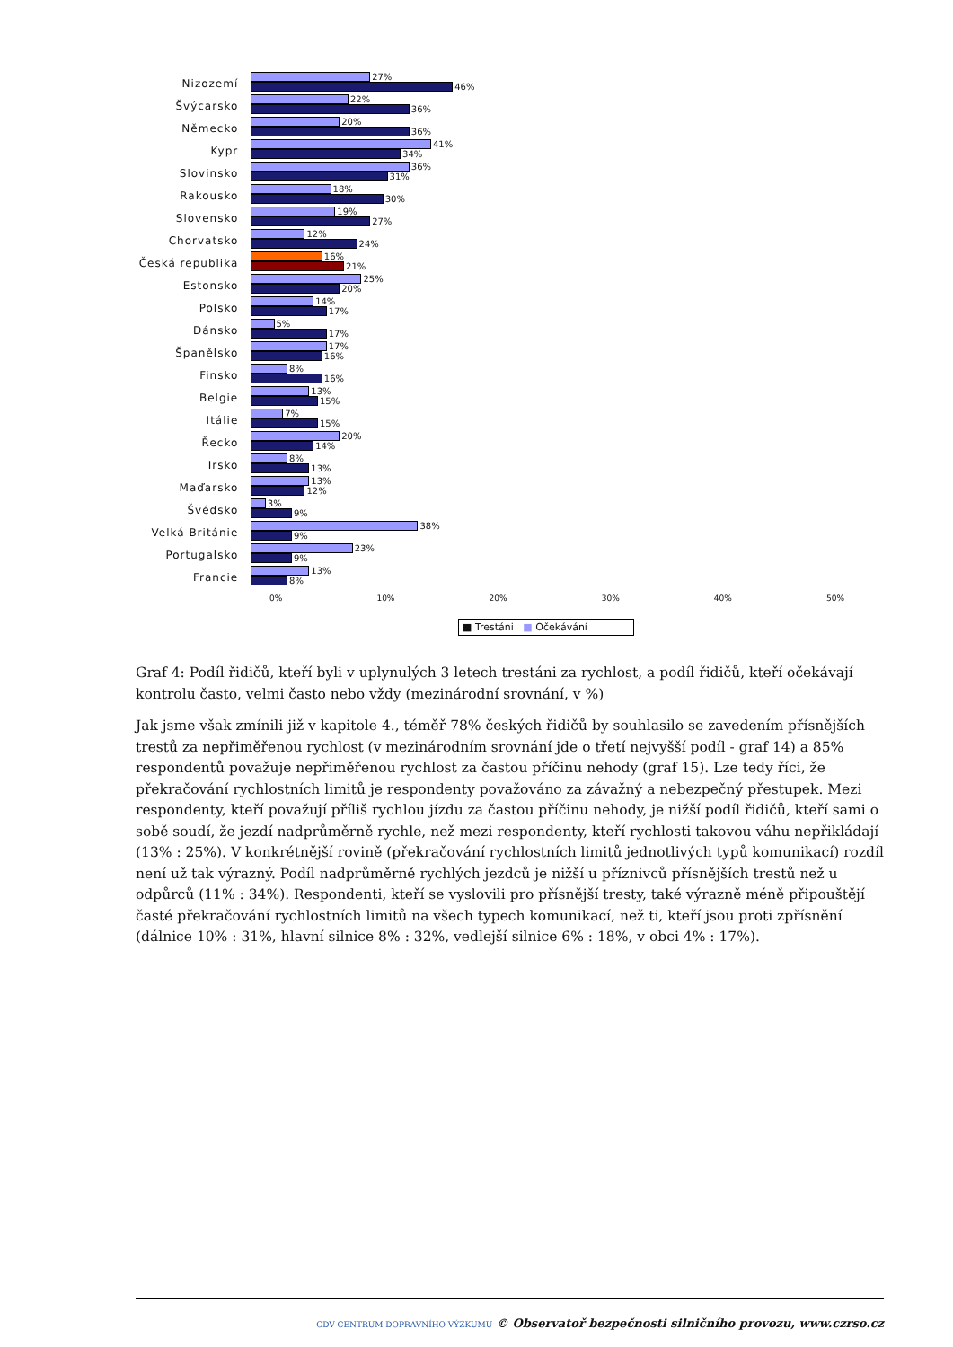Nizozemí
27%
46%
Švýcarsko
22%
36%
Německo
20%
36%
Kypr
41%
34%
Slovinsko
36%
31%
Rakousko
18%
30%
Slovensko
19%
27%
Chorvatsko
12%
24%
Česká republika
16%
21%
Estonsko
25%
20%
Polsko
14%
17%
Dánsko
5%
17%
Španělsko
17%
16%
Finsko
8%
16%
Belgie
13%
15%
Itálie
7%
15%
Řecko
20%
14%
Irsko
8%
13%
Maďarsko
13%
12%
Švédsko
3%
9%
Velká Británie
38%
9%
Portugalsko
23%
9%
Francie
13%
8%
0% 10% 20% 30% 40% 50%
■ Trestáni ■ Očekávání
Graf 4: Podíl řidičů, kteří byli v uplynulých 3 letech trestáni za rychlost, a podíl řidičů, kteří očekávají kontrolu často, velmi často nebo vždy (mezinárodní srovnání, v %)
Jak jsme však zmínili již v kapitole 4., téměř 78% českých řidičů by souhlasilo se zavedením přísnějších trestů za nepřiměřenou rychlost (v mezinárodním srovnání jde o třetí nejvyšší podíl - graf 14) a 85% respondentů považuje nepřiměřenou rychlost za častou příčinu nehody (graf 15). Lze tedy říci, že překračování rychlostních limitů je respondenty považováno za závažný a nebezpečný přestupek. Mezi respondenty, kteří považují příliš rychlou jízdu za častou příčinu nehody, je nižší podíl řidičů, kteří sami o sobě soudí, že jezdí nadprůměrně rychle, než mezi respondenty, kteří rychlosti takovou váhu nepřikládají (13% : 25%). V konkrétnější rovině (překračování rychlostních limitů jednotlivých typů komunikací) rozdíl není už tak výrazný. Podíl nadprůměrně rychlých jezdců je nižší u příznivců přísnějších trestů než u odpůrců (11% : 34%). Respondenti, kteří se vyslovili pro přísnější tresty, také výrazně méně připouštějí časté překračování rychlostních limitů na všech typech komunikací, než ti, kteří jsou proti zpřísnění (dálnice 10% : 31%, hlavní silnice 8% : 32%, vedlejší silnice 6% : 18%, v obci 4% : 17%).
CDV CENTRUM DOPRAVNÍHO VÝZKUMU © Observatoř bezpečnosti silničního provozu, www.czrso.cz